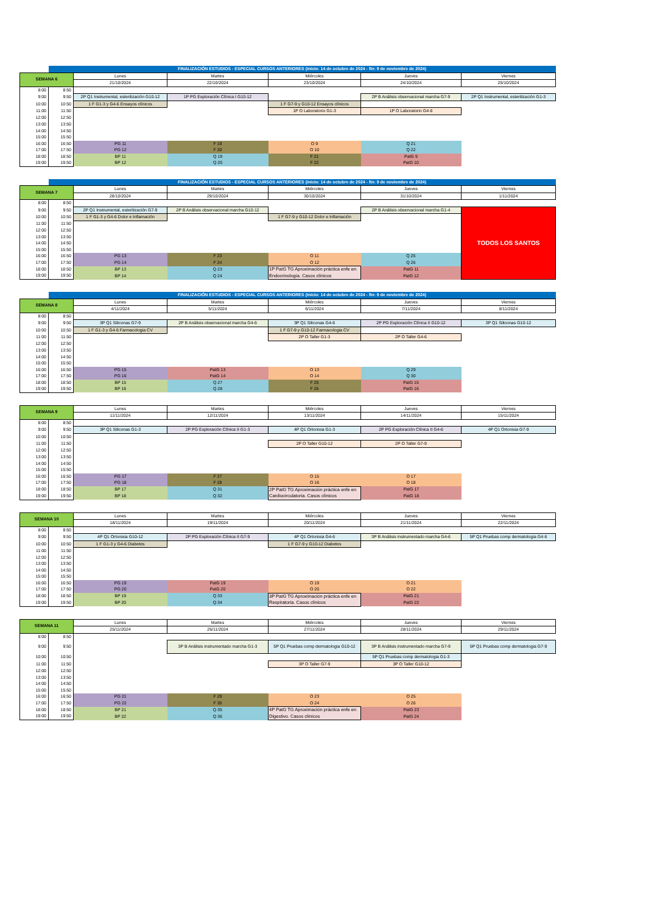| | FINALIZACIÓN ESTUDIOS - ESPECIAL CURSOS ANTERIORES (inicio: 14 de octubre de 2024 - fin: 9 de noviembre de 2024) | | | | | |
| SEMANA 6 | | Lunes | Martes | Miércoles | Jueves | Viernes |
| | | 21/10/2024 | 22/10/2024 | 23/10/2024 | 24/10/2024 | 25/10/2024 |
| 8:00 | 8:50 | | | | | |
| 9:00 | 9:50 | 2P Q1 Instrumental, esterilización G10-12 | 1P PG Exploración Clínica I G10-12 | | 2P B Análisis observacional marcha G7-9 | 2P Q1 Instrumental, esterilización G1-3 |
| 10:00 | 10:50 | 1 F G1-3 y G4-6 Ensayos clínicos | | 1 F G7-9 y G10-12 Ensayos clínicos | | |
| 11:00 | 11:50 | | | 1P O Laboratorio G1-3 | 1P O Laboratorio G4-6 | |
| 12:00 | 12:50 | | | | | |
| 13:00 | 13:50 | | | | | |
| 14:00 | 14:50 | | | | | |
| 15:00 | 15:50 | | | | | |
| 16:00 | 16:50 | PG 11 | F 19 | O 9 | Q 21 | |
| 17:00 | 17:50 | PG 12 | F 20 | O 10 | Q 22 | |
| 18:00 | 18:50 | BP 11 | Q 19 | F 21 | PatG 9 | |
| 19:00 | 19:50 | BP 12 | Q 20 | F 22 | PatG 10 | |
| | FINALIZACIÓN ESTUDIOS - ESPECIAL CURSOS ANTERIORES (inicio: 14 de octubre de 2024 - fin: 9 de noviembre de 2024) | | | | | |
| SEMANA 7 | | Lunes | Martes | Miércoles | Jueves | Viernes |
| | | 28/10/2024 | 29/10/2024 | 30/10/2024 | 31/10/2024 | 1/11/2024 |
| 8:00 | 8:50 | | | | | |
| 9:00 | 9:50 | 2P Q1 Instrumental, esterilización G7-9 | 2P B Análisis observacional marcha G10-12 | | 2P B Análisis observacional marcha G1-4 | TODOS LOS SANTOS |
| 10:00 | 10:50 | 1 F G1-3 y G4-6 Dolor e Inflamación | | 1 F G7-9 y G10-12 Dolor e Inflamación | | |
| 11:00 | 11:50 | | | | | |
| 12:00 | 12:50 | | | | | |
| 13:00 | 13:50 | | | | | |
| 14:00 | 14:50 | | | | | |
| 15:00 | 15:50 | | | | | |
| 16:00 | 16:50 | PG 13 | F 23 | O 11 | Q 25 | |
| 17:00 | 17:50 | PG 14 | F 24 | O 12 | Q 26 | |
| 18:00 | 18:50 | BP 13 | Q 23 | 1P PatG TG Aproximación práctica enfe en Endocrinología. Casos clínicos | PatG 11 | |
| 19:00 | 19:50 | BP 14 | Q 24 | | PatG 12 | |
| | FINALIZACIÓN ESTUDIOS - ESPECIAL CURSOS ANTERIORES (inicio: 14 de octubre de 2024 - fin: 9 de noviembre de 2024) | | | | | |
| SEMANA 8 | | Lunes | Martes | Miércoles | Jueves | Viernes |
| | | 4/11/2024 | 5/11/2024 | 6/11/2024 | 7/11/2024 | 8/11/2024 |
| 8:00 | 8:50 | | | | | |
| 9:00 | 9:50 | 3P Q1 Siliconas G7-9 | 2P B Análisis observacional marcha G4-6 | 3P Q1 Siliconas G4-6 | 2P PG Exploración Clínica II G10-12 | 3P Q1 Siliconas G10-12 |
| 10:00 | 10:50 | 1 F G1-3 y G4-6 Farmacologia CV | | 1 F G7-9 y G10-12 Farmacologia CV | | |
| 11:00 | 11:50 | | | 2P O Taller G1-3 | 2P O Taller G4-6 | |
| 12:00 | 12:50 | | | | | |
| 13:00 | 13:50 | | | | | |
| 14:00 | 14:50 | | | | | |
| 15:00 | 15:50 | | | | | |
| 16:00 | 16:50 | PG 15 | PatG 13 | O 13 | Q 29 | |
| 17:00 | 17:50 | PG 16 | PatG 14 | O 14 | Q 30 | |
| 18:00 | 18:50 | BP 15 | Q 27 | F 25 | PatG 15 | |
| 19:00 | 19:50 | BP 16 | Q 28 | F 26 | PatG 16 | |
| SEMANA 9 | | Lunes | Martes | Miércoles | Jueves | Viernes |
| --- | --- | --- | --- | --- | --- | --- |
| | | 11/11/2024 | 12/11/2024 | 13/11/2024 | 14/11/2024 | 15/11/2024 |
| 8:00 | 8:50 | | | | | |
| 9:00 | 9:50 | 3P Q1 Siliconas G1-3 | 2P PG Exploración Clínica II G1-3 | 4P Q1 Ortonixia G1-3 | 2P PG Exploración Clínica II G4-6 | 4P Q1 Ortonixia G7-9 |
| 10:00 | 10:50 | | | | | |
| 11:00 | 11:50 | | | 2P O Taller G10-12 | 2P O Taller G7-9 | |
| 12:00 | 12:50 | | | | | |
| 13:00 | 13:50 | | | | | |
| 14:00 | 14:50 | | | | | |
| 15:00 | 15:50 | | | | | |
| 16:00 | 16:50 | PG 17 | F 27 | O 15 | O 17 | |
| 17:00 | 17:50 | PG 18 | F 28 | O 16 | O 18 | |
| 18:00 | 18:50 | BP 17 | Q 31 | 2P PatG TG Aproximación práctica enfe en Cardiocirculatoria. Casos clínicos | PatG 17 | |
| 19:00 | 19:50 | BP 18 | Q 32 | | PatG 18 | |
| SEMANA 10 | | Lunes | Martes | Miércoles | Jueves | Viernes |
| --- | --- | --- | --- | --- | --- | --- |
| | | 18/11/2024 | 19/11/2024 | 20/11/2024 | 21/11/2024 | 22/11/2024 |
| 8:00 | 8:50 | | | | | |
| 9:00 | 9:50 | 4P Q1 Ortonixia G10-12 | 2P PG Exploración Clínica II G7-9 | 4P Q1 Ortonixia G4-6 | 3P B Análisis instrumentado marcha G4-6 | 5P Q1 Pruebas comp dermatologia G4-6 |
| 10:00 | 10:50 | 1 F G1-3 y G4-6 Diabetes | | 1 F G7-9 y G10-12 Diabetes | | |
| 11:00 | 11:50 | | | | | |
| 12:00 | 12:50 | | | | | |
| 13:00 | 13:50 | | | | | |
| 14:00 | 14:50 | | | | | |
| 15:00 | 15:50 | | | | | |
| 16:00 | 16:50 | PG 19 | PatG 19 | O 19 | O 21 | |
| 17:00 | 17:50 | PG 20 | PatG 20 | O 20 | O 22 | |
| 18:00 | 18:50 | BP 19 | Q 33 | 3P PatG TG Aproximación práctica enfe en Respiratoria. Casos clínicos | PatG 21 | |
| 19:00 | 19:50 | BP 20 | Q 34 | | PatG 22 | |
| SEMANA 11 | | Lunes | Martes | Miércoles | Jueves | Viernes |
| --- | --- | --- | --- | --- | --- | --- |
| | | 25/11/2024 | 26/11/2024 | 27/11/2024 | 28/11/2024 | 29/11/2024 |
| 8:00 | 8:50 | | | | | |
| 9:00 | 9:50 | | 3P B Análisis instrumentado marcha G1-3 | 5P Q1 Pruebas comp dermatologia G10-12 | 3P B Análisis instrumentado marcha G7-9 | 5P Q1 Pruebas comp dermatologia G7-9 |
| 10:00 | 10:50 | | | | 5P Q1 Pruebas comp dermatologia G1-3 | |
| 11:00 | 11:50 | | | 3P O Taller G7-9 | 3P O Taller G10-12 | |
| 12:00 | 12:50 | | | | | |
| 13:00 | 13:50 | | | | | |
| 14:00 | 14:50 | | | | | |
| 15:00 | 15:50 | | | | | |
| 16:00 | 16:50 | PG 21 | F 29 | O 23 | O 25 | |
| 17:00 | 17:50 | PG 22 | F 30 | O 24 | O 26 | |
| 18:00 | 18:50 | BP 21 | Q 35 | 4P PatG TG Aproximación práctica enfe en Digestivo. Casos clínicos | PatG 23 | |
| 19:00 | 19:50 | BP 22 | Q 36 | | PatG 24 | |